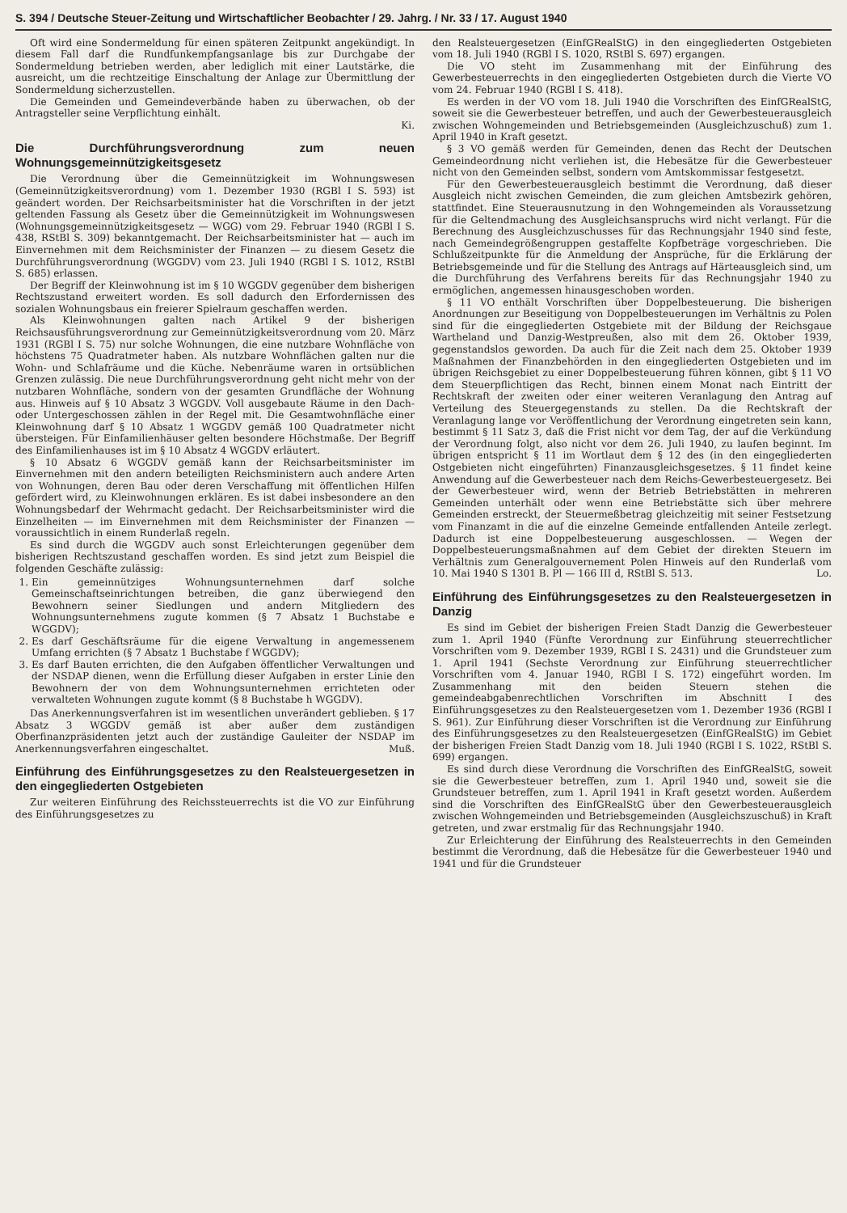S. 394 / Deutsche Steuer-Zeitung und Wirtschaftlicher Beobachter / 29. Jahrg. / Nr. 33 / 17. August 1940
Oft wird eine Sondermeldung für einen späteren Zeitpunkt angekündigt. In diesem Fall darf die Rundfunkempfangsanlage bis zur Durchgabe der Sondermeldung betrieben werden, aber lediglich mit einer Lautstärke, die ausreicht, um die rechtzeitige Einschaltung der Anlage zur Übermittlung der Sondermeldung sicherzustellen.
Die Gemeinden und Gemeindeverbände haben zu überwachen, ob der Antragsteller seine Verpflichtung einhält.
Ki.
Die Durchführungsverordnung zum neuen Wohnungsgemeinnützigkeitsgesetz
Die Verordnung über die Gemeinnützigkeit im Wohnungswesen (Gemeinnützigkeitsverordnung) vom 1. Dezember 1930 (RGBl I S. 593) ist geändert worden. Der Reichsarbeitsminister hat die Vorschriften in der jetzt geltenden Fassung als Gesetz über die Gemeinnützigkeit im Wohnungswesen (Wohnungsgemeinnützigkeitsgesetz — WGG) vom 29. Februar 1940 (RGBl I S. 438, RStBl S. 309) bekanntgemacht. Der Reichsarbeitsminister hat — auch im Einvernehmen mit dem Reichsminister der Finanzen — zu diesem Gesetz die Durchführungsverordnung (WGGDV) vom 23. Juli 1940 (RGBl I S. 1012, RStBl S. 685) erlassen.
Der Begriff der Kleinwohnung ist im § 10 WGGDV gegenüber dem bisherigen Rechtszustand erweitert worden. Es soll dadurch den Erfordernissen des sozialen Wohnungsbaus ein freierer Spielraum geschaffen werden.
Als Kleinwohnungen galten nach Artikel 9 der bisherigen Reichsausführungsverordnung zur Gemeinnützigkeitsverordnung vom 20. März 1931 (RGBl I S. 75) nur solche Wohnungen, die eine nutzbare Wohnfläche von höchstens 75 Quadratmeter haben. Als nutzbare Wohnflächen galten nur die Wohn- und Schlafräume und die Küche. Nebenräume waren in ortsüblichen Grenzen zulässig. Die neue Durchführungsverordnung geht nicht mehr von der nutzbaren Wohnfläche, sondern von der gesamten Grundfläche der Wohnung aus. Hinweis auf § 10 Absatz 3 WGGDV. Voll ausgebaute Räume in den Dach- oder Untergeschossen zählen in der Regel mit. Die Gesamtwohnfläche einer Kleinwohnung darf § 10 Absatz 1 WGGDV gemäß 100 Quadratmeter nicht übersteigen. Für Einfamilienhäuser gelten besondere Höchstmaße. Der Begriff des Einfamilienhauses ist im § 10 Absatz 4 WGGDV erläutert.
§ 10 Absatz 6 WGGDV gemäß kann der Reichsarbeitsminister im Einvernehmen mit den andern beteiligten Reichsministern auch andere Arten von Wohnungen, deren Bau oder deren Verschaffung mit öffentlichen Hilfen gefördert wird, zu Kleinwohnungen erklären. Es ist dabei insbesondere an den Wohnungsbedarf der Wehrmacht gedacht. Der Reichsarbeitsminister wird die Einzelheiten — im Einvernehmen mit dem Reichsminister der Finanzen — voraussichtlich in einem Runderlaß regeln.
Es sind durch die WGGDV auch sonst Erleichterungen gegenüber dem bisherigen Rechtszustand geschaffen worden. Es sind jetzt zum Beispiel die folgenden Geschäfte zulässig:
1. Ein gemeinnütziges Wohnungsunternehmen darf solche Gemeinschaftseinrichtungen betreiben, die ganz überwiegend den Bewohnern seiner Siedlungen und andern Mitgliedern des Wohnungsunternehmens zugute kommen (§ 7 Absatz 1 Buchstabe e WGGDV);
2. Es darf Geschäftsräume für die eigene Verwaltung in angemessenem Umfang errichten (§ 7 Absatz 1 Buchstabe f WGGDV);
3. Es darf Bauten errichten, die den Aufgaben öffentlicher Verwaltungen und der NSDAP dienen, wenn die Erfüllung dieser Aufgaben in erster Linie den Bewohnern der von dem Wohnungsunternehmen errichteten oder verwalteten Wohnungen zugute kommt (§ 8 Buchstabe h WGGDV).
Das Anerkennungsverfahren ist im wesentlichen unverändert geblieben. § 17 Absatz 3 WGGDV gemäß ist aber außer dem zuständigen Oberfinanzpräsidenten jetzt auch der zuständige Gauleiter der NSDAP im Anerkennungsverfahren eingeschaltet. Muß.
Einführung des Einführungsgesetzes zu den Realsteuergesetzen in den eingegliederten Ostgebieten
Zur weiteren Einführung des Reichssteuerrechts ist die VO zur Einführung des Einführungsgesetzes zu
den Realsteuergesetzen (EinfGRealStG) in den eingegliederten Ostgebieten vom 18. Juli 1940 (RGBl I S. 1020, RStBl S. 697) ergangen.
Die VO steht im Zusammenhang mit der Einführung des Gewerbesteuerrechts in den eingegliederten Ostgebieten durch die Vierte VO vom 24. Februar 1940 (RGBl I S. 418).
Es werden in der VO vom 18. Juli 1940 die Vorschriften des EinfGRealStG, soweit sie die Gewerbesteuer betreffen, und auch der Gewerbesteuerausgleich zwischen Wohngemeinden und Betriebsgemeinden (Ausgleichzuschuß) zum 1. April 1940 in Kraft gesetzt.
§ 3 VO gemäß werden für Gemeinden, denen das Recht der Deutschen Gemeindeordnung nicht verliehen ist, die Hebesätze für die Gewerbesteuer nicht von den Gemeinden selbst, sondern vom Amtskommissar festgesetzt.
Für den Gewerbesteuerausgleich bestimmt die Verordnung, daß dieser Ausgleich nicht zwischen Gemeinden, die zum gleichen Amtsbezirk gehören, stattfindet. Eine Steuerausnutzung in den Wohngemeinden als Voraussetzung für die Geltendmachung des Ausgleichsanspruchs wird nicht verlangt. Für die Berechnung des Ausgleichzuschusses für das Rechnungsjahr 1940 sind feste, nach Gemeindegrößengruppen gestaffelte Kopfbeträge vorgeschrieben. Die Schlußzeitpunkte für die Anmeldung der Ansprüche, für die Erklärung der Betriebsgemeinde und für die Stellung des Antrags auf Härteausgleich sind, um die Durchführung des Verfahrens bereits für das Rechnungsjahr 1940 zu ermöglichen, angemessen hinausgeschoben worden.
§ 11 VO enthält Vorschriften über Doppelbesteuerung. Die bisherigen Anordnungen zur Beseitigung von Doppelbesteuerungen im Verhältnis zu Polen sind für die eingegliederten Ostgebiete mit der Bildung der Reichsgaue Wartheland und Danzig-Westpreußen, also mit dem 26. Oktober 1939, gegenstandslos geworden. Da auch für die Zeit nach dem 25. Oktober 1939 Maßnahmen der Finanzbehörden in den eingegliederten Ostgebieten und im übrigen Reichsgebiet zu einer Doppelbesteuerung führen können, gibt § 11 VO dem Steuerpflichtigen das Recht, binnen einem Monat nach Eintritt der Rechtskraft der zweiten oder einer weiteren Veranlagung den Antrag auf Verteilung des Steuergegenstands zu stellen. Da die Rechtskraft der Veranlagung lange vor Veröffentlichung der Verordnung eingetreten sein kann, bestimmt § 11 Satz 3, daß die Frist nicht vor dem Tag, der auf die Verkündung der Verordnung folgt, also nicht vor dem 26. Juli 1940, zu laufen beginnt. Im übrigen entspricht § 11 im Wortlaut dem § 12 des (in den eingegliederten Ostgebieten nicht eingeführten) Finanzausgleichsgesetzes. § 11 findet keine Anwendung auf die Gewerbesteuer nach dem Reichs-Gewerbesteuergesetz. Bei der Gewerbesteuer wird, wenn der Betrieb Betriebstätten in mehreren Gemeinden unterhält oder wenn eine Betriebstätte sich über mehrere Gemeinden erstreckt, der Steuermeßbetrag gleichzeitig mit seiner Festsetzung vom Finanzamt in die auf die einzelne Gemeinde entfallenden Anteile zerlegt. Dadurch ist eine Doppelbesteuerung ausgeschlossen. — Wegen der Doppelbesteuerungsmaßnahmen auf dem Gebiet der direkten Steuern im Verhältnis zum Generalgouvernement Polen Hinweis auf den Runderlaß vom 10. Mai 1940 S 1301 B. Pl — 166 III d, RStBl S. 513. Lo.
Einführung des Einführungsgesetzes zu den Realsteuergesetzen in Danzig
Es sind im Gebiet der bisherigen Freien Stadt Danzig die Gewerbesteuer zum 1. April 1940 (Fünfte Verordnung zur Einführung steuerrechtlicher Vorschriften vom 9. Dezember 1939, RGBl I S. 2431) und die Grundsteuer zum 1. April 1941 (Sechste Verordnung zur Einführung steuerrechtlicher Vorschriften vom 4. Januar 1940, RGBl I S. 172) eingeführt worden. Im Zusammenhang mit den beiden Steuern stehen die gemeindeabgabenrechtlichen Vorschriften im Abschnitt I des Einführungsgesetzes zu den Realsteuergesetzen vom 1. Dezember 1936 (RGBl I S. 961). Zur Einführung dieser Vorschriften ist die Verordnung zur Einführung des Einführungsgesetzes zu den Realsteuergesetzen (EinfGRealStG) im Gebiet der bisherigen Freien Stadt Danzig vom 18. Juli 1940 (RGBl I S. 1022, RStBl S. 699) ergangen.
Es sind durch diese Verordnung die Vorschriften des EinfGRealStG, soweit sie die Gewerbesteuer betreffen, zum 1. April 1940 und, soweit sie die Grundsteuer betreffen, zum 1. April 1941 in Kraft gesetzt worden. Außerdem sind die Vorschriften des EinfGRealStG über den Gewerbesteuerausgleich zwischen Wohngemeinden und Betriebsgemeinden (Ausgleichszuschuß) in Kraft getreten, und zwar erstmalig für das Rechnungsjahr 1940.
Zur Erleichterung der Einführung des Realsteuerrechts in den Gemeinden bestimmt die Verordnung, daß die Hebesätze für die Gewerbesteuer 1940 und 1941 und für die Grundsteuer